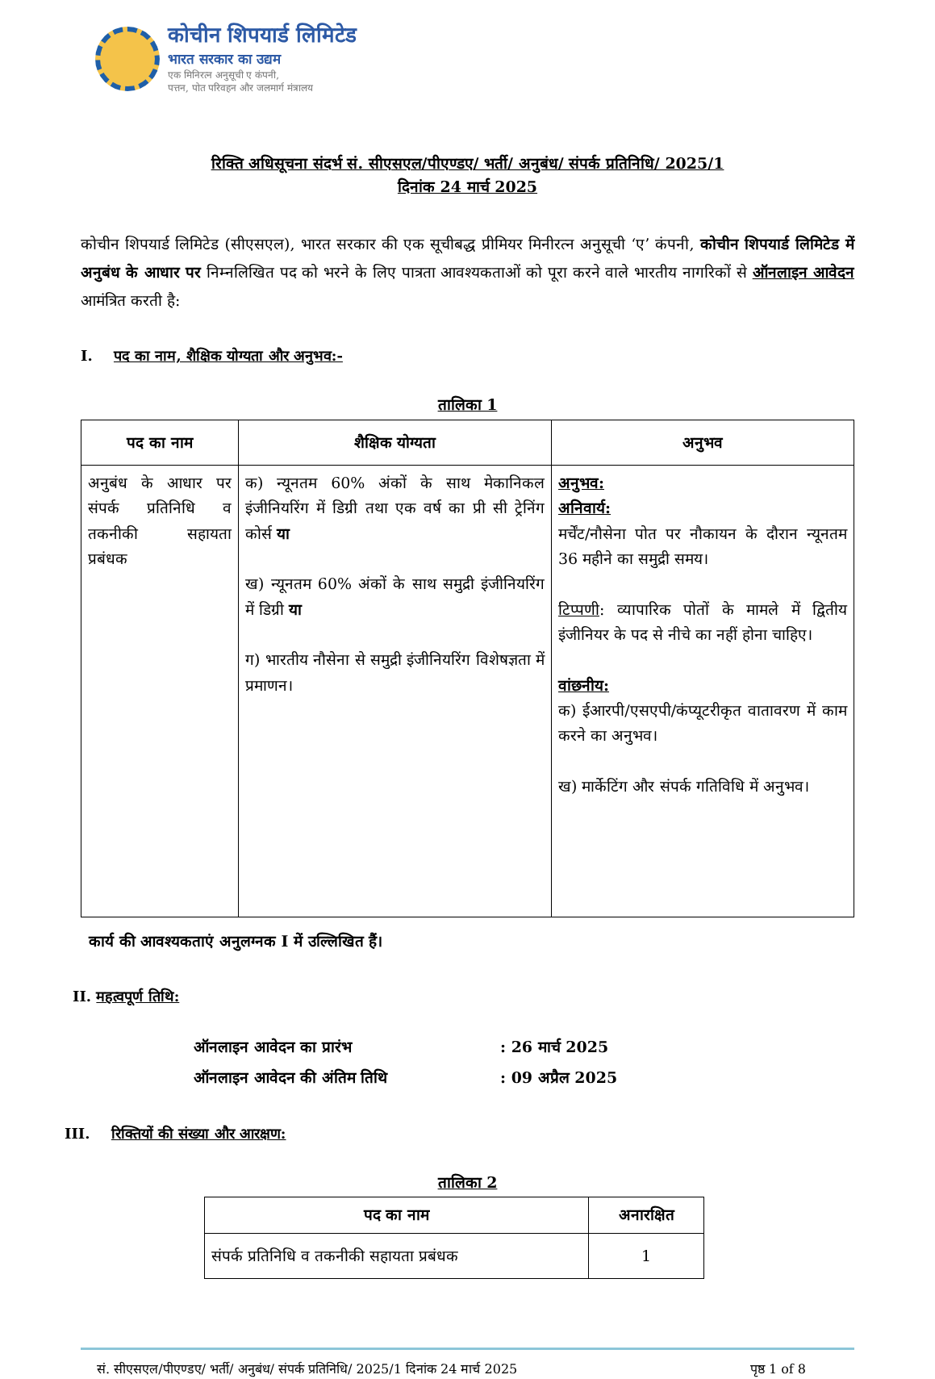कोचीन शिपयार्ड लिमिटेड
भारत सरकार का उद्यम
एक मिनिरत्न अनुसूची ए कंपनी,
पत्तन, पोत परिवहन और जलमार्ग मंत्रालय
रिक्ति अधिसूचना संदर्भ सं. सीएसएल/पीएण्डए/ भर्ती/ अनुबंध/ संपर्क प्रतिनिधि/ 2025/1
दिनांक 24 मार्च 2025
कोचीन शिपयार्ड लिमिटेड (सीएसएल), भारत सरकार की एक सूचीबद्ध प्रीमियर मिनीरत्न अनुसूची ‘ए’ कंपनी, कोचीन शिपयार्ड लिमिटेड में अनुबंध के आधार पर निम्नलिखित पद को भरने के लिए पात्रता आवश्यकताओं को पूरा करने वाले भारतीय नागरिकों से ऑनलाइन आवेदन आमंत्रित करती है:
I. पद का नाम, शैक्षिक योग्यता और अनुभव:-
तालिका 1
| पद का नाम | शैक्षिक योग्यता | अनुभव |
| --- | --- | --- |
| अनुबंध के आधार पर संपर्क प्रतिनिधि व तकनीकी सहायता प्रबंधक | क) न्यूनतम 60% अंकों के साथ मेकानिकल इंजीनियरिंग में डिग्री तथा एक वर्ष का प्री सी ट्रेनिंग कोर्स या ख) न्यूनतम 60% अंकों के साथ समुद्री इंजीनियरिंग में डिग्री या ग) भारतीय नौसेना से समुद्री इंजीनियरिंग विशेषज्ञता में प्रमाणन। | अनुभव: अनिवार्य: मर्चेंट/नौसेना पोत पर नौकायन के दौरान न्यूनतम 36 महीने का समुद्री समय। टिप्पणी : व्यापारिक पोतों के मामले में द्वितीय इंजीनियर के पद से नीचे का नहीं होना चाहिए। वांछनीय: क) ईआरपी/एसएपी/कंप्यूटरीकृत वातावरण में काम करने का अनुभव। ख) मार्केटिंग और संपर्क गतिविधि में अनुभव। |
कार्य की आवश्यकताएं अनुलग्नक I में उल्लिखित हैं।
II. महत्वपूर्ण तिथि:
ऑनलाइन आवेदन का प्रारंभ: 26 मार्च 2025
ऑनलाइन आवेदन की अंतिम तिथि: 09 अप्रैल 2025
III. रिक्तियों की संख्या और आरक्षण:
तालिका 2
| पद का नाम | अनारक्षित |
| --- | --- |
| संपर्क प्रतिनिधि व तकनीकी सहायता प्रबंधक | 1 |
सं. सीएसएल/पीएण्डए/ भर्ती/ अनुबंध/ संपर्क प्रतिनिधि/ 2025/1 दिनांक 24 मार्च 2025 पृष्ठ 1 of 8